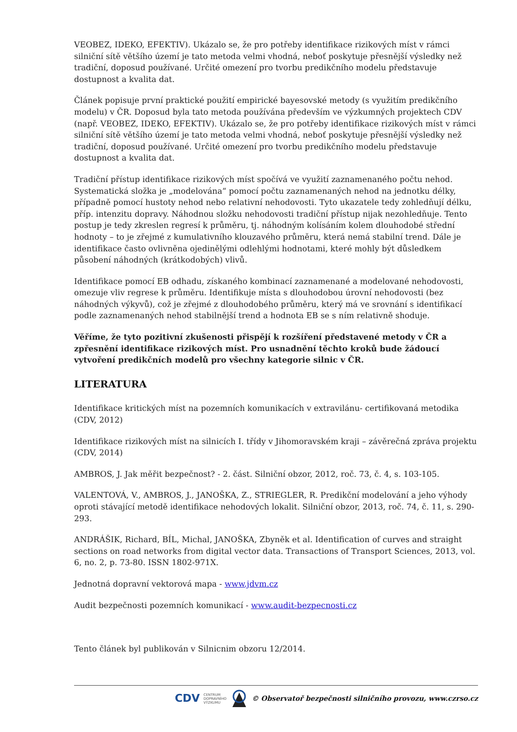VEOBEZ, IDEKO, EFEKTIV). Ukázalo se, že pro potřeby identifikace rizikových míst v rámci silniční sítě většího území je tato metoda velmi vhodná, neboť poskytuje přesnější výsledky než tradiční, doposud používané. Určité omezení pro tvorbu predikčního modelu představuje dostupnost a kvalita dat.
Článek popisuje první praktické použití empirické bayesovské metody (s využitím predikčního modelu) v ČR. Doposud byla tato metoda používána především ve výzkumných projektech CDV (např. VEOBEZ, IDEKO, EFEKTIV). Ukázalo se, že pro potřeby identifikace rizikových míst v rámci silniční sítě většího území je tato metoda velmi vhodná, neboť poskytuje přesnější výsledky než tradiční, doposud používané. Určité omezení pro tvorbu predikčního modelu představuje dostupnost a kvalita dat.
Tradiční přístup identifikace rizikových míst spočívá ve využití zaznamenaného počtu nehod. Systematická složka je „modelována“ pomocí počtu zaznamenaných nehod na jednotku délky, případně pomocí hustoty nehod nebo relativní nehodovosti. Tyto ukazatele tedy zohledňují délku, příp. intenzitu dopravy. Náhodnou složku nehodovosti tradiční přístup nijak nezohledňuje. Tento postup je tedy zkreslen regresí k průměru, tj. náhodným kolísáním kolem dlouhodobé střední hodnoty – to je zřejmé z kumulativního klouzavého průměru, která nemá stabilní trend. Dále je identifikace často ovlivněna ojedinělými odlehlými hodnotami, které mohly být důsledkem působení náhodných (krátkodobých) vlivů.
Identifikace pomocí EB odhadu, získaného kombinací zaznamenané a modelované nehodovosti, omezuje vliv regrese k průměru. Identifikuje místa s dlouhodobou úrovní nehodovosti (bez náhodných výkyvů), což je zřejmé z dlouhodobého průměru, který má ve srovnání s identifikací podle zaznamenaných nehod stabilnější trend a hodnota EB se s ním relativně shoduje.
Věříme, že tyto pozitivní zkušenosti přispějí k rozšíření představené metody v ČR a zpřesnění identifikace rizikových míst. Pro usnadnění těchto kroků bude žádoucí vytvoření predikčních modelů pro všechny kategorie silnic v ČR.
LITERATURA
Identifikace kritických míst na pozemních komunikacích v extravilánu- certifikovaná metodika (CDV, 2012)
Identifikace rizikových míst na silnicích I. třídy v Jihomoravském kraji – závěrečná zpráva projektu (CDV, 2014)
AMBROS, J. Jak měřit bezpečnost? - 2. část. Silniční obzor, 2012, roč. 73, č. 4, s. 103-105.
VALENTOVÁ, V., AMBROS, J., JANOŠKA, Z., STRIEGLER, R. Predikční modelování a jeho výhody oproti stávající metodě identifikace nehodových lokalit. Silniční obzor, 2013, roč. 74, č. 11, s. 290-293.
ANDRÁŠIK, Richard, BÍL, Michal, JANOŠKA, Zbyněk et al. Identification of curves and straight sections on road networks from digital vector data. Transactions of Transport Sciences, 2013, vol. 6, no. 2, p. 73-80. ISSN 1802-971X.
Jednotná dopravní vektorová mapa - www.jdvm.cz
Audit bezpečnosti pozemních komunikací - www.audit-bezpecnosti.cz
Tento článek byl publikován v Silnicnim obzoru 12/2014.
CDV CENTRUM
DOPRAVNÍHO
VÝZKUMU © Observatoř bezpečnosti silničního provozu, www.czrso.cz